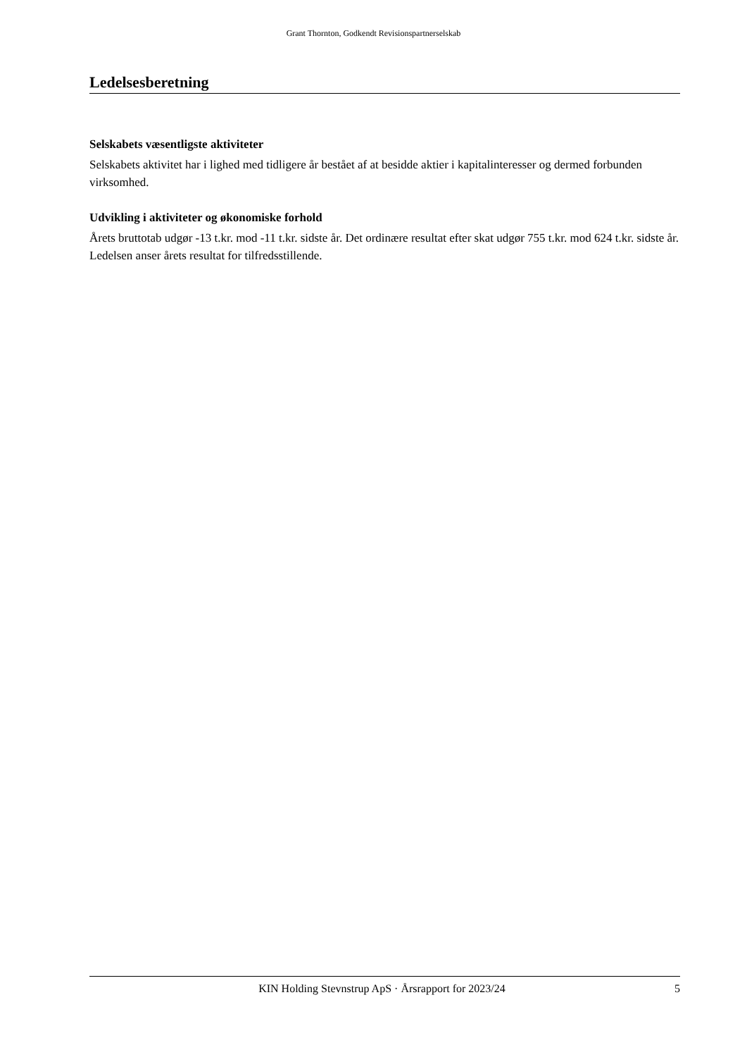Grant Thornton, Godkendt Revisionspartnerselskab
Ledelsesberetning
Selskabets væsentligste aktiviteter
Selskabets aktivitet har i lighed med tidligere år bestået af at besidde aktier i kapitalinteresser og dermed forbunden virksomhed.
Udvikling i aktiviteter og økonomiske forhold
Årets bruttotab udgør -13 t.kr. mod -11 t.kr. sidste år. Det ordinære resultat efter skat udgør 755 t.kr. mod 624 t.kr. sidste år. Ledelsen anser årets resultat for tilfredsstillende.
KIN Holding Stevnstrup ApS · Årsrapport for 2023/24 5